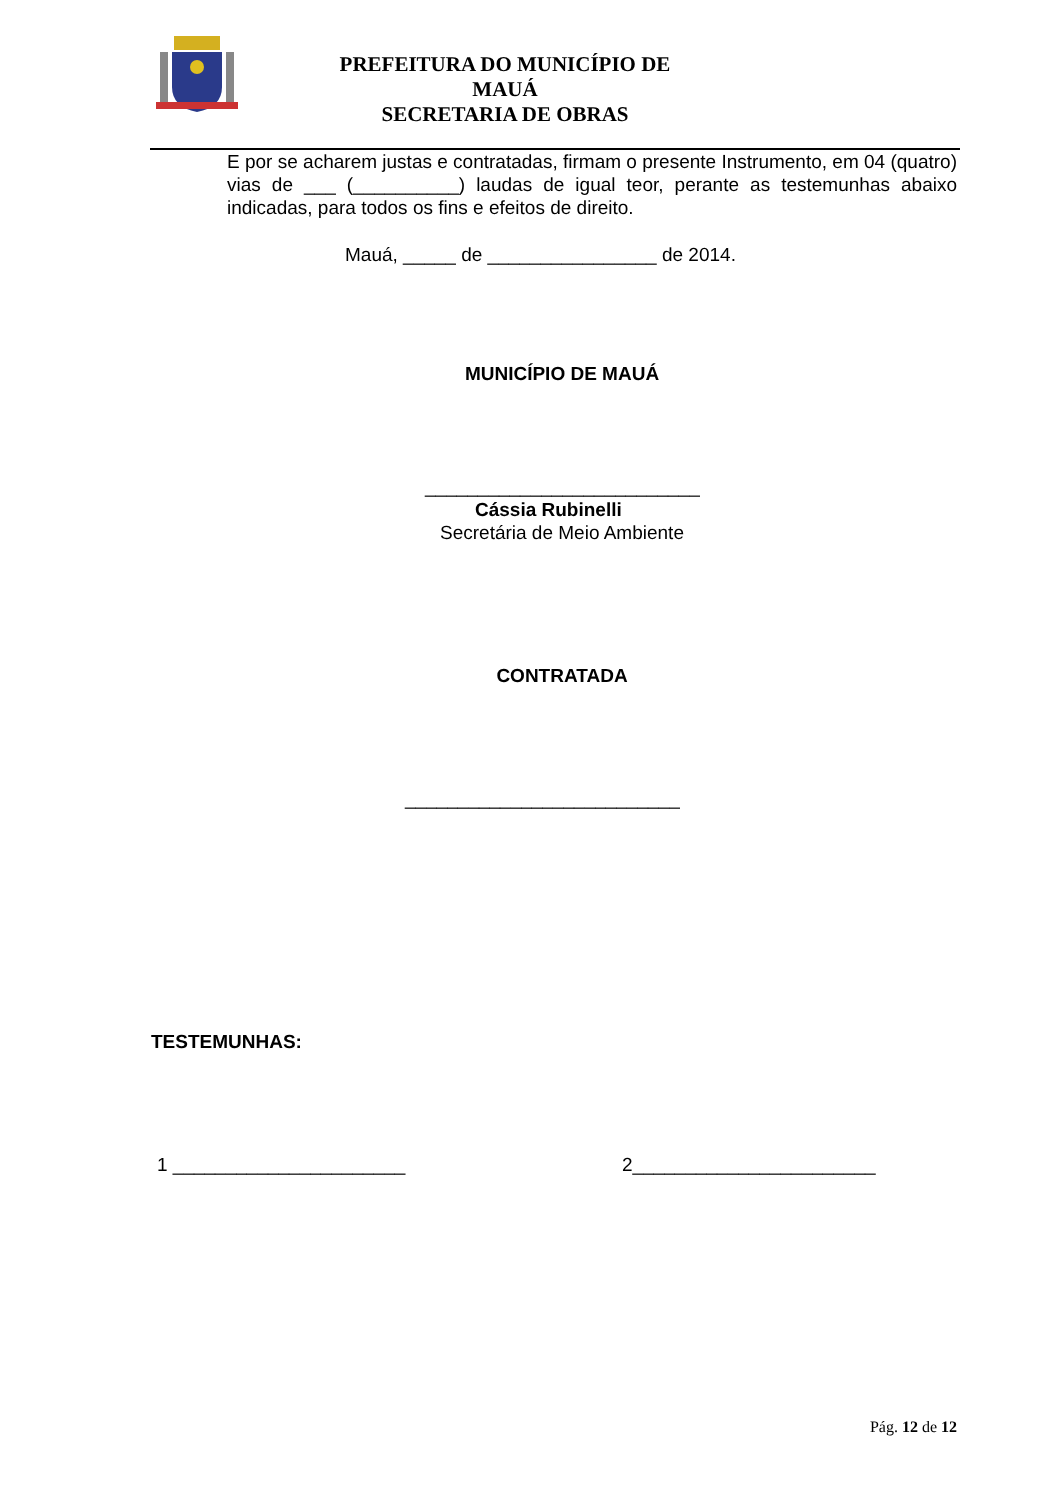PREFEITURA DO MUNICÍPIO DE MAUÁ
SECRETARIA DE OBRAS
E por se acharem justas e contratadas, firmam o presente Instrumento, em 04 (quatro) vias de ___ (__________) laudas de igual teor, perante as testemunhas abaixo indicadas, para todos os fins e efeitos de direito.
Mauá, _____ de ________________ de 2014.
MUNICÍPIO DE MAUÁ
__________________________
Cássia Rubinelli
Secretária de Meio Ambiente
CONTRATADA
__________________________
TESTEMUNHAS:
1 ______________________ 2_______________________
Pág. 12 de 12